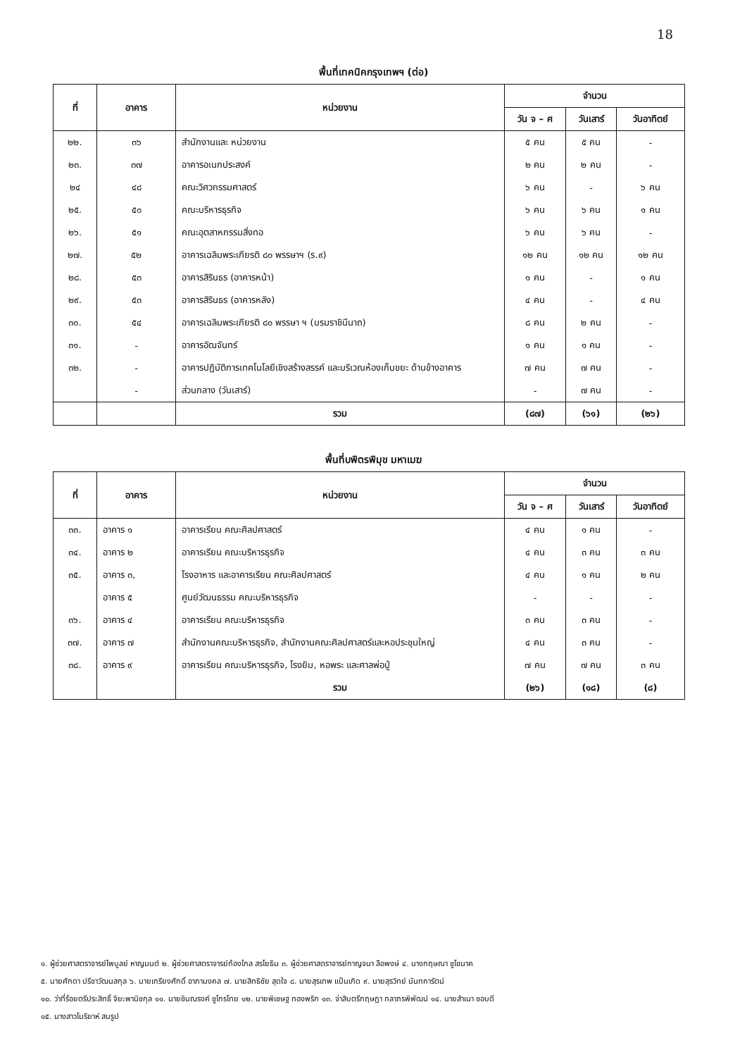18
พื้นที่เทคนิคกรุงเทพฯ (ต่อ)
| ที่ | อาคาร | หน่วยงาน | จำนวน | | |
| --- | --- | --- | --- | --- | --- |
| | | | วัน จ – ศ | วันเสาร์ | วันอาทิตย์ |
| ๒๒. | ๓๖ | สำนักงานและ หน่วยงาน | ๕ คน | ๕ คน | - |
| ๒๓. | ๓๗ | อาคารอเนกประสงค์ | ๒ คน | ๒ คน | - |
| ๒๔ | ๔๘ | คณะวิศวกรรมศาสตร์ | ๖ คน | - | ๖ คน |
| ๒๕. | ๕๐ | คณะบริหารธุรกิจ | ๖ คน | ๖ คน | ๑ คน |
| ๒๖. | ๕๑ | คณะอุตสาหกรรมสิ่งทอ | ๖ คน | ๖ คน | - |
| ๒๗. | ๕๒ | อาคารเฉลิมพระเกียรติ ๘๐ พรรษาฯ (ร.๙) | ๑๒ คน | ๑๒ คน | ๑๒ คน |
| ๒๘. | ๕๓ | อาคารสิรินธร (อาคารหน้า) | ๑ คน | - | ๑ คน |
| ๒๙. | ๕๓ | อาคารสิรินธร (อาคารหลัง) | ๔ คน | - | ๔ คน |
| ๓๐. | ๕๔ | อาคารเฉลิมพระเกียรติ ๘๐ พรรษา ฯ (บรมราชินีนาถ) | ๘ คน | ๒ คน | - |
| ๓๑. | - | อาคารอัฒจันทร์ | ๑ คน | ๑ คน | - |
| ๓๒. | - | อาคารปฏิบัติการเทคโนโลยีเชิงสร้างสรรค์ และบริเวณห้องเก็บขยะ ด้านข้างอาคาร | ๗ คน | ๗ คน | - |
| | - | ส่วนกลาง (วันเสาร์) | - | ๗ คน | - |
| | | รวม | (๘๗) | (๖๑) | (๒๖) |
พื้นที่บพิตรพิมุข มหาเมฆ
| ที่ | อาคาร | หน่วยงาน | จำนวน | | |
| --- | --- | --- | --- | --- | --- |
| | | | วัน จ – ศ | วันเสาร์ | วันอาทิตย์ |
| ๓๓. | อาคาร ๑ | อาคารเรียน คณะศิลปศาสตร์ | ๔ คน | ๑ คน | - |
| ๓๔. | อาคาร ๒ | อาคารเรียน คณะบริหารธุรกิจ | ๔ คน | ๓ คน | ๓ คน |
| ๓๕. | อาคาร ๓, | โรงอาหาร และอาคารเรียน คณะศิลปศาสตร์ | ๔ คน | ๑ คน | ๒ คน |
| | อาคาร ๕ | ศูนย์วัฒนธรรม คณะบริหารธุรกิจ | - | - | - |
| ๓๖. | อาคาร ๔ | อาคารเรียน คณะบริหารธุรกิจ | ๓ คน | ๓ คน | - |
| ๓๗. | อาคาร ๗ | สำนักงานคณะบริหารธุรกิจ, สำนักงานคณะศิลปศาสตร์และหอประชุมใหญ่ | ๔ คน | ๓ คน | - |
| ๓๘. | อาคาร ๙ | อาคารเรียน คณะบริหารธุรกิจ, โรงยิม, หอพระ และศาลพ่อปู่ | ๗ คน | ๗ คน | ๓ คน |
| | | รวม | (๒๖) | (๑๘) | (๘) |
๑. ผู้ช่วยศาสตราจารย์ไพบูลย์ หาญมนต์ ๒. ผู้ช่วยศาสตราจารย์ก้องไกล สรโยธิน ๓. ผู้ช่วยศาสตราจารย์กาญจนา ลือพงษ์ ๔. นางกฤษณา ชูโชนาค
๕. นายศักดา ปรีชาวัฒนสกุล ๖. นายเกรียงศักดิ์ อาภามงคล ๗. นายสิทธิชัย สุดใจ ๘. นายสุรเทพ แป้นเกิด ๙. นายสุรวิทย์ นันทการัตน์
๑๐. ว่าที่ร้อยตรีประสิทธิ์ จิยะพานิชกุล ๑๑. นายชินณรงค์ ชูไกรไทย ๑๒. นายพิเชษฐ ทองพริก ๑๓. จ่าสิบตรีกฤษฎา กลาภรพิพัฒน์ ๑๔. นายสำเนา ชอบดี
๑๕. นางสาวโมริยาห์ สมรูป